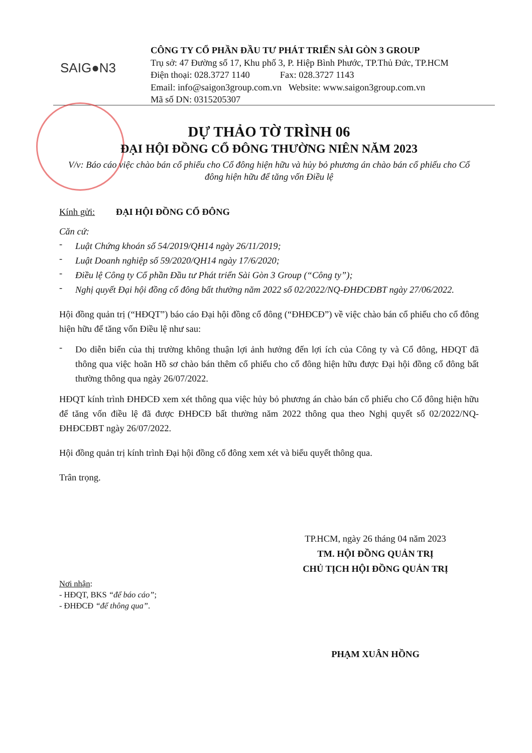SAIG●N3
CÔNG TY CỔ PHẦN ĐẦU TƯ PHÁT TRIỂN SÀI GÒN 3 GROUP
Trụ sở: 47 Đường số 17, Khu phố 3, P. Hiệp Bình Phước, TP.Thủ Đức, TP.HCM
Điện thoại: 028.3727 1140 Fax: 028.3727 1143
Email: info@saigon3group.com.vn Website: www.saigon3group.com.vn
Mã số DN: 0315205307
DỰ THẢO TỜ TRÌNH 06
ĐẠI HỘI ĐỒNG CỔ ĐÔNG THƯỜNG NIÊN NĂM 2023
V/v: Báo cáo việc chào bán cổ phiếu cho Cổ đông hiện hữu và hủy bỏ phương án chào bán cổ phiếu cho Cổ đông hiện hữu để tăng vốn Điều lệ
Kính gửi: ĐẠI HỘI ĐỒNG CỔ ĐÔNG
Căn cứ:
-
Luật Chứng khoán số 54/2019/QH14 ngày 26/11/2019;
-
Luật Doanh nghiệp số 59/2020/QH14 ngày 17/6/2020;
-
Điều lệ Công ty Cổ phần Đầu tư Phát triển Sài Gòn 3 Group (“Công ty”);
-
Nghị quyết Đại hội đồng cổ đông bất thường năm 2022 số 02/2022/NQ-ĐHĐCĐBT ngày 27/06/2022.
Hội đồng quản trị (“HĐQT”) báo cáo Đại hội đồng cổ đông (“ĐHĐCĐ”) về việc chào bán cổ phiếu cho cổ đông hiện hữu để tăng vốn Điều lệ như sau:
-
Do diễn biến của thị trường không thuận lợi ảnh hưởng đến lợi ích của Công ty và Cổ đông, HĐQT đã thông qua việc hoãn Hồ sơ chào bán thêm cổ phiếu cho cổ đông hiện hữu được Đại hội đồng cổ đông bất thường thông qua ngày 26/07/2022.
HĐQT kính trình ĐHĐCĐ xem xét thông qua việc hủy bỏ phương án chào bán cổ phiếu cho Cổ đông hiện hữu để tăng vốn điều lệ đã được ĐHĐCĐ bất thường năm 2022 thông qua theo Nghị quyết số 02/2022/NQ-ĐHĐCĐBT ngày 26/07/2022.
Hội đồng quản trị kính trình Đại hội đồng cổ đông xem xét và biểu quyết thông qua.
Trân trọng.
TP.HCM, ngày 26 tháng 04 năm 2023
TM. HỘI ĐỒNG QUẢN TRỊ
CHỦ TỊCH HỘI ĐỒNG QUẢN TRỊ
Nơi nhận:
- HĐQT, BKS “để báo cáo”;
- ĐHĐCĐ “để thông qua”.
PHẠM XUÂN HỒNG